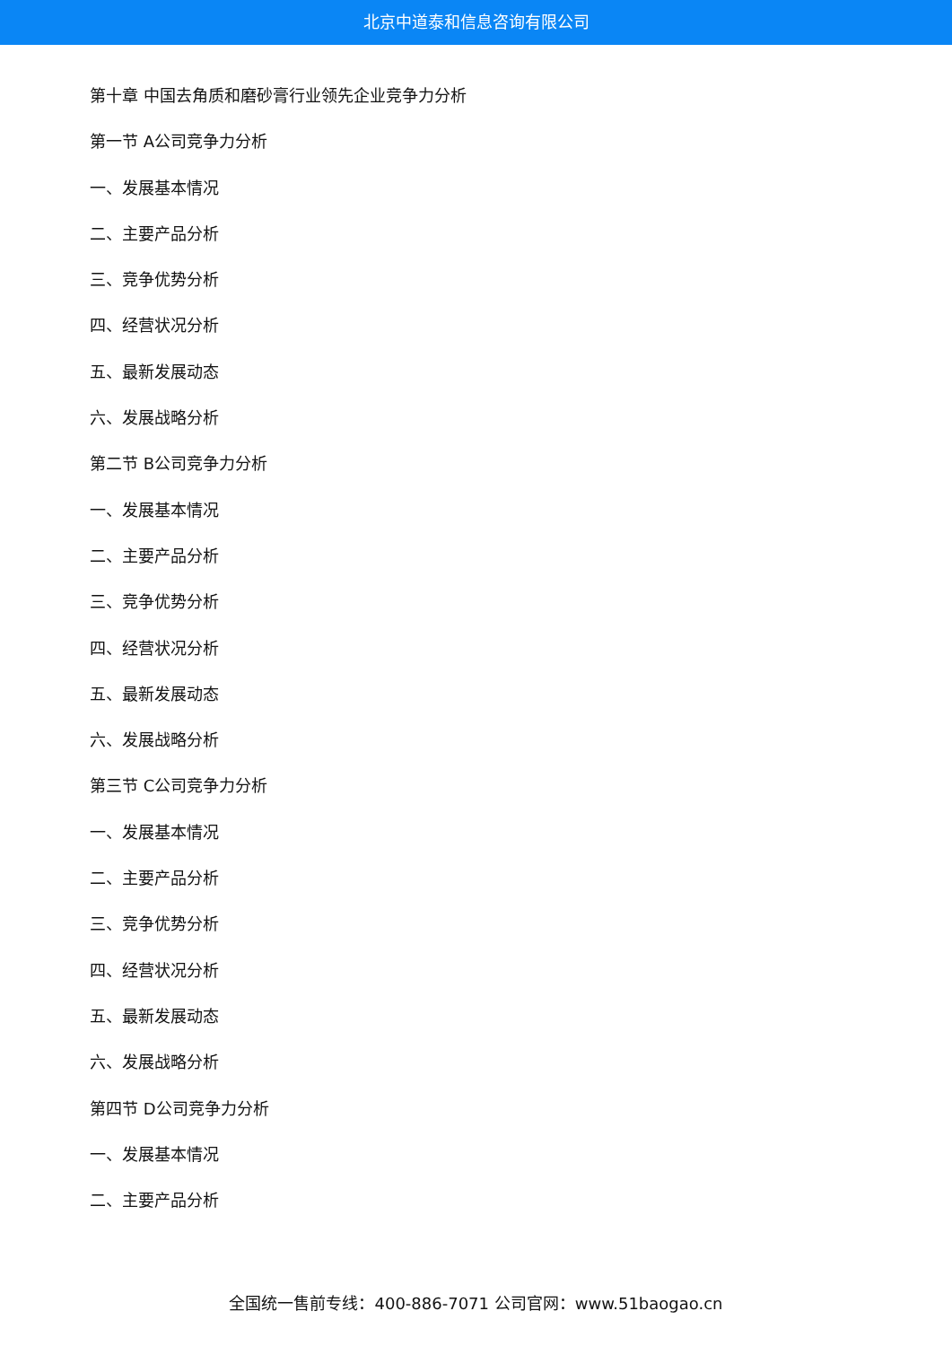北京中道泰和信息咨询有限公司
第十章 中国去角质和磨砂膏行业领先企业竞争力分析
第一节 A公司竞争力分析
一、发展基本情况
二、主要产品分析
三、竞争优势分析
四、经营状况分析
五、最新发展动态
六、发展战略分析
第二节 B公司竞争力分析
一、发展基本情况
二、主要产品分析
三、竞争优势分析
四、经营状况分析
五、最新发展动态
六、发展战略分析
第三节 C公司竞争力分析
一、发展基本情况
二、主要产品分析
三、竞争优势分析
四、经营状况分析
五、最新发展动态
六、发展战略分析
第四节 D公司竞争力分析
一、发展基本情况
二、主要产品分析
全国统一售前专线：400-886-7071 公司官网：www.51baogao.cn